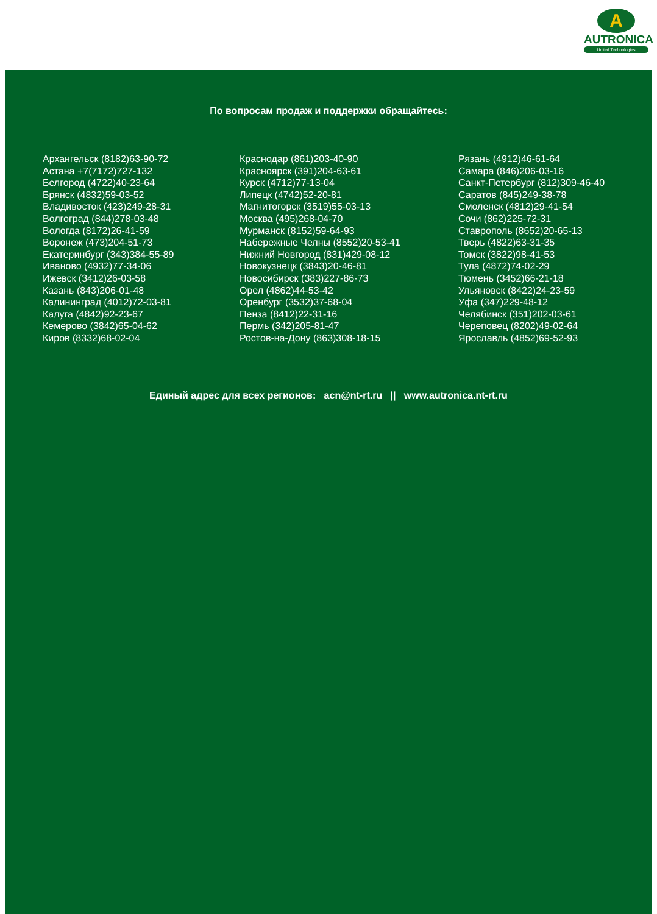A
AUTRONICA
United Technologies
По вопросам продаж и поддержки обращайтесь:
Архангельск (8182)63-90-72
Астана +7(7172)727-132
Белгород (4722)40-23-64
Брянск (4832)59-03-52
Владивосток (423)249-28-31
Волгоград (844)278-03-48
Вологда (8172)26-41-59
Воронеж (473)204-51-73
Екатеринбург (343)384-55-89
Иваново (4932)77-34-06
Ижевск (3412)26-03-58
Казань (843)206-01-48
Калининград (4012)72-03-81
Калуга (4842)92-23-67
Кемерово (3842)65-04-62
Киров (8332)68-02-04
Краснодар (861)203-40-90
Красноярск (391)204-63-61
Курск (4712)77-13-04
Липецк (4742)52-20-81
Магнитогорск (3519)55-03-13
Москва (495)268-04-70
Мурманск (8152)59-64-93
Набережные Челны (8552)20-53-41
Нижний Новгород (831)429-08-12
Новокузнецк (3843)20-46-81
Новосибирск (383)227-86-73
Орел (4862)44-53-42
Оренбург (3532)37-68-04
Пенза (8412)22-31-16
Пермь (342)205-81-47
Ростов-на-Дону (863)308-18-15
Рязань (4912)46-61-64
Самара (846)206-03-16
Санкт-Петербург (812)309-46-40
Саратов (845)249-38-78
Смоленск (4812)29-41-54
Сочи (862)225-72-31
Ставрополь (8652)20-65-13
Тверь (4822)63-31-35
Томск (3822)98-41-53
Тула (4872)74-02-29
Тюмень (3452)66-21-18
Ульяновск (8422)24-23-59
Уфа (347)229-48-12
Челябинск (351)202-03-61
Череповец (8202)49-02-64
Ярославль (4852)69-52-93
Единый адрес для всех регионов: acn@nt-rt.ru || www.autronica.nt-rt.ru